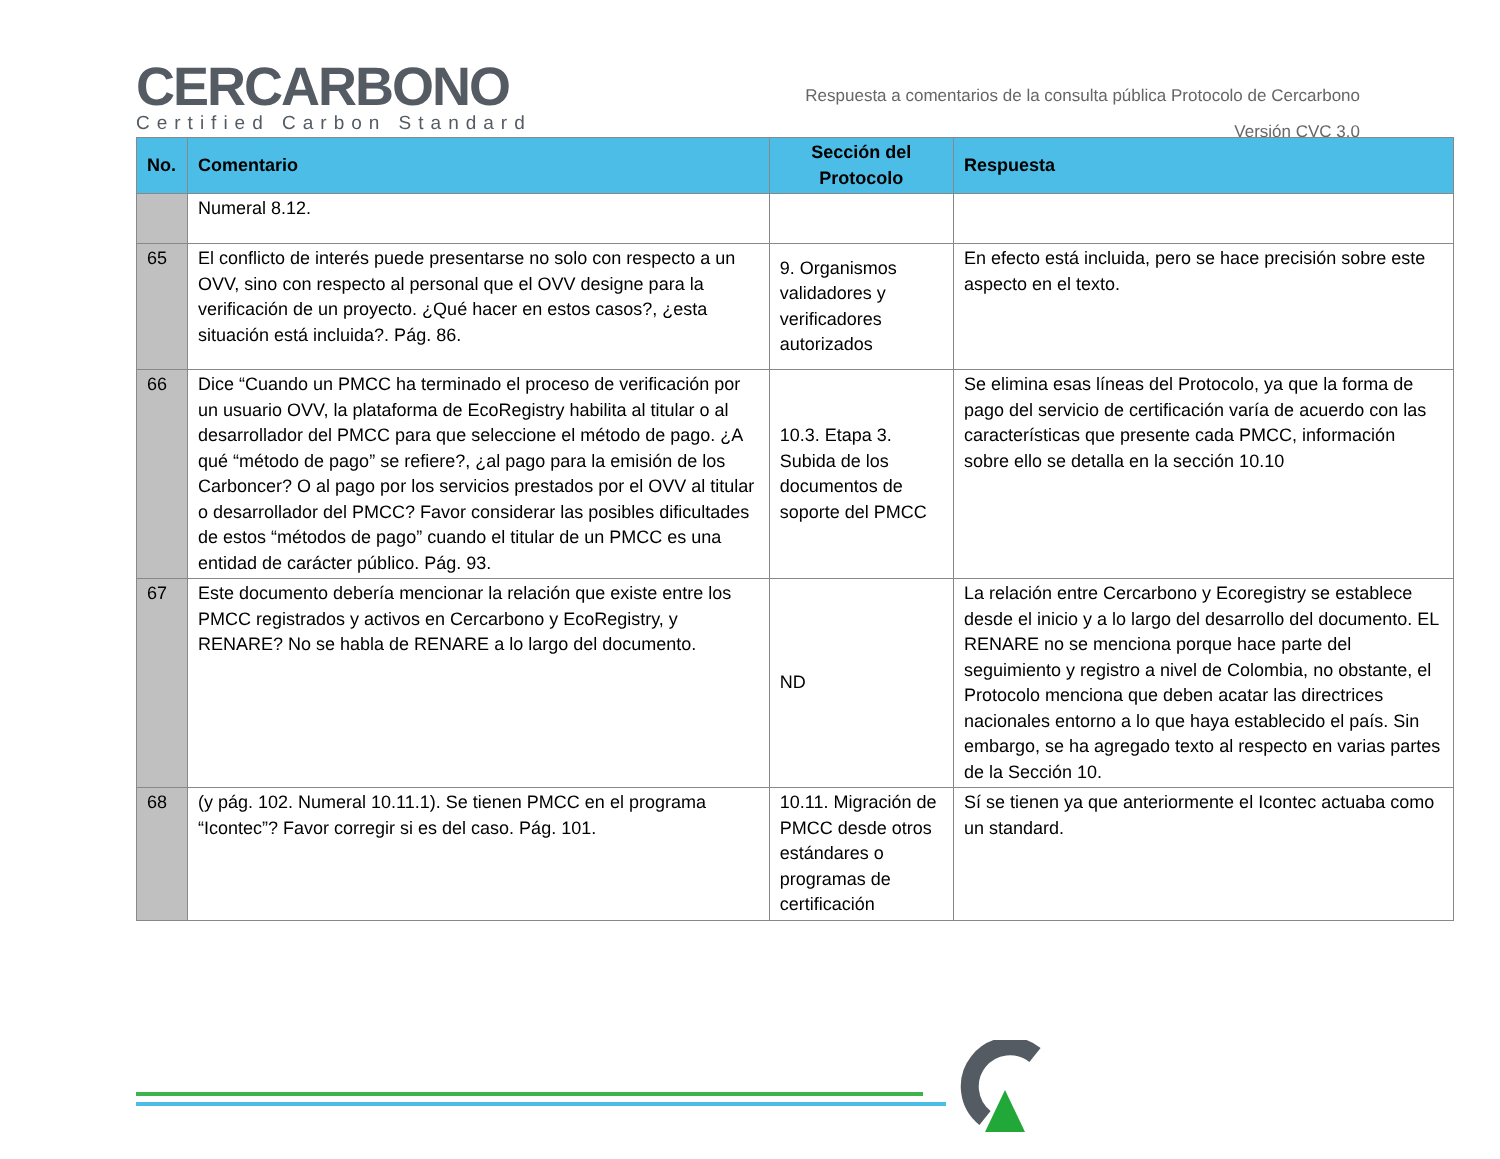CERCARBONO
Certified Carbon Standard
Respuesta a comentarios de la consulta pública Protocolo de Cercarbono
Versión CVC 3.0
| No. | Comentario | Sección del Protocolo | Respuesta |
| --- | --- | --- | --- |
| | Numeral 8.12. | | |
| 65 | El conflicto de interés puede presentarse no solo con respecto a un OVV, sino con respecto al personal que el OVV designe para la verificación de un proyecto. ¿Qué hacer en estos casos?, ¿esta situación está incluida?. Pág. 86. | 9. Organismos validadores y verificadores autorizados | En efecto está incluida, pero se hace precisión sobre este aspecto en el texto. |
| 66 | Dice “Cuando un PMCC ha terminado el proceso de verificación por un usuario OVV, la plataforma de EcoRegistry habilita al titular o al desarrollador del PMCC para que seleccione el método de pago. ¿A qué “método de pago” se refiere?, ¿al pago para la emisión de los Carboncer? O al pago por los servicios prestados por el OVV al titular o desarrollador del PMCC? Favor considerar las posibles dificultades de estos “métodos de pago” cuando el titular de un PMCC es una entidad de carácter público. Pág. 93. | 10.3. Etapa 3. Subida de los documentos de soporte del PMCC | Se elimina esas líneas del Protocolo, ya que la forma de pago del servicio de certificación varía de acuerdo con las características que presente cada PMCC, información sobre ello se detalla en la sección 10.10 |
| 67 | Este documento debería mencionar la relación que existe entre los PMCC registrados y activos en Cercarbono y EcoRegistry, y RENARE? No se habla de RENARE a lo largo del documento. | ND | La relación entre Cercarbono y Ecoregistry se establece desde el inicio y a lo largo del desarrollo del documento. EL RENARE no se menciona porque hace parte del seguimiento y registro a nivel de Colombia, no obstante, el Protocolo menciona que deben acatar las directrices nacionales entorno a lo que haya establecido el país. Sin embargo, se ha agregado texto al respecto en varias partes de la Sección 10. |
| 68 | (y pág. 102. Numeral 10.11.1). Se tienen PMCC en el programa “Icontec”? Favor corregir si es del caso. Pág. 101. | 10.11. Migración de PMCC desde otros estándares o programas de certificación | Sí se tienen ya que anteriormente el Icontec actuaba como un standard. |